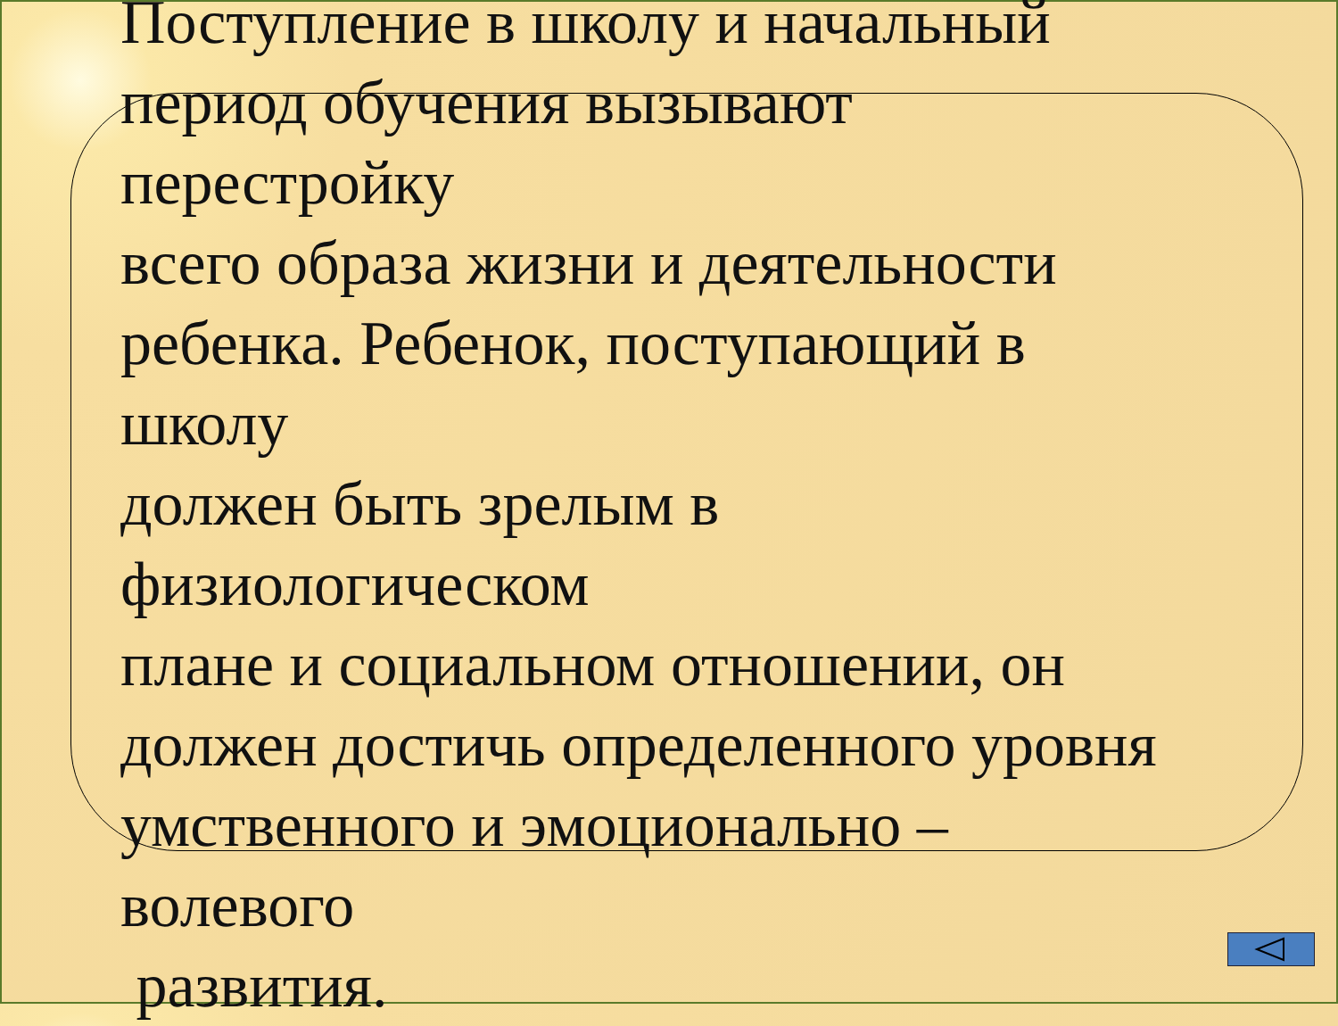Поступление в школу и начальный
период обучения вызывают
перестройку
всего образа жизни и деятельности
ребенка. Ребенок, поступающий в
школу
должен быть зрелым в
физиологическом
плане и социальном отношении, он
должен достичь определенного уровня
умственного и эмоционально –
волевого
развития.